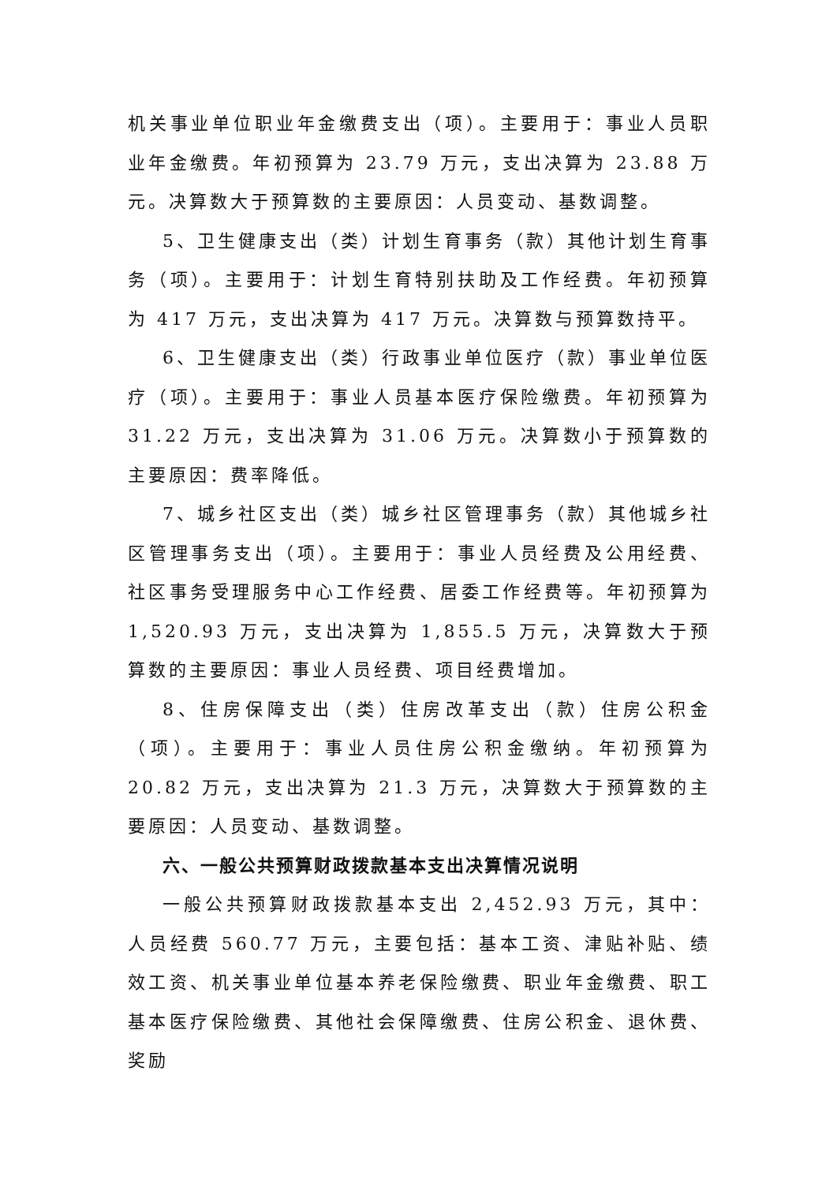机关事业单位职业年金缴费支出（项）。主要用于：事业人员职业年金缴费。年初预算为 23.79 万元，支出决算为 23.88 万元。决算数大于预算数的主要原因：人员变动、基数调整。
5、卫生健康支出（类）计划生育事务（款）其他计划生育事务（项）。主要用于：计划生育特别扶助及工作经费。年初预算为 417 万元，支出决算为 417 万元。决算数与预算数持平。
6、卫生健康支出（类）行政事业单位医疗（款）事业单位医疗（项）。主要用于：事业人员基本医疗保险缴费。年初预算为 31.22 万元，支出决算为 31.06 万元。决算数小于预算数的主要原因：费率降低。
7、城乡社区支出（类）城乡社区管理事务（款）其他城乡社区管理事务支出（项）。主要用于：事业人员经费及公用经费、社区事务受理服务中心工作经费、居委工作经费等。年初预算为 1,520.93 万元，支出决算为 1,855.5 万元，决算数大于预算数的主要原因：事业人员经费、项目经费增加。
8、住房保障支出（类）住房改革支出（款）住房公积金（项）。主要用于：事业人员住房公积金缴纳。年初预算为 20.82 万元，支出决算为 21.3 万元，决算数大于预算数的主要原因：人员变动、基数调整。
六、一般公共预算财政拨款基本支出决算情况说明
一般公共预算财政拨款基本支出 2,452.93 万元，其中：人员经费 560.77 万元，主要包括：基本工资、津贴补贴、绩效工资、机关事业单位基本养老保险缴费、职业年金缴费、职工基本医疗保险缴费、其他社会保障缴费、住房公积金、退休费、奖励